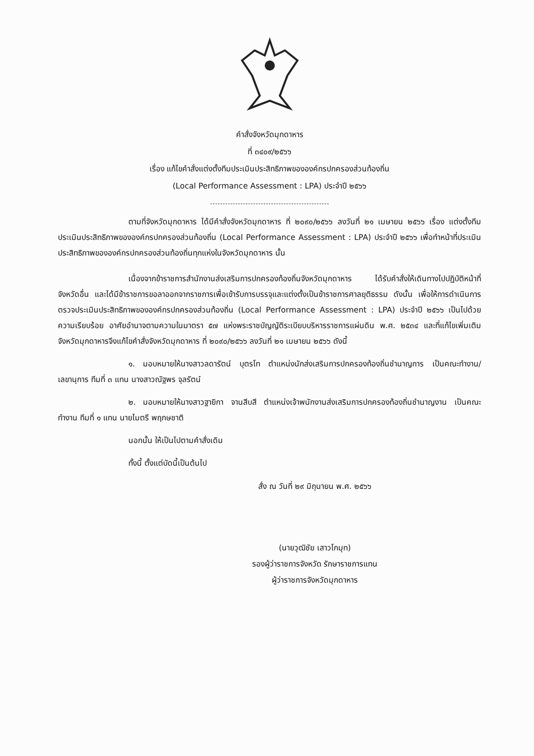คำสั่งจังหวัดมุกดาหาร
ที่ ๓๔๐๙/๒๕๖๖
เรื่อง แก้ไขคำสั่งแต่งตั้งทีมประเมินประสิทธิภาพขององค์กรปกครองส่วนท้องถิ่น
(Local Performance Assessment : LPA) ประจำปี ๒๕๖๖
ตามที่จังหวัดมุกดาหาร ได้มีคำสั่งจังหวัดมุกดาหาร ที่ ๒๐๙๐/๒๕๖๖ ลงวันที่ ๒๑ เมษายน ๒๕๖๖ เรื่อง แต่งตั้งทีมประเมินประสิทธิภาพขององค์กรปกครองส่วนท้องถิ่น (Local Performance Assessment : LPA) ประจำปี ๒๕๖๖ เพื่อทำหน้าที่ประเมินประสิทธิภาพขององค์กรปกครองส่วนท้องถิ่นทุกแห่งในจังหวัดมุกดาหาร นั้น
เนื่องจากข้าราชการสำนักงานส่งเสริมการปกครองท้องถิ่นจังหวัดมุกดาหาร ได้รับคำสั่งให้เดินทางไปปฏิบัติหน้าที่จังหวัดอื่น และได้มีข้าราชการขอลาออกจากราชการเพื่อเข้ารับการบรรจุและแต่งตั้งเป็นข้าราชการศาลยุติธรรม ดังนั้น เพื่อให้การดำเนินการตรวจประเมินประสิทธิภาพขององค์กรปกครองส่วนท้องถิ่น (Local Performance Assessment : LPA) ประจำปี ๒๕๖๖ เป็นไปด้วยความเรียบร้อย อาศัยอำนาจตามความในมาตรา ๕๗ แห่งพระราชบัญญัติระเบียบบริหารราชการแผ่นดิน พ.ศ. ๒๕๓๔ และที่แก้ไขเพิ่มเติม จังหวัดมุกดาหารจึงแก้ไขคำสั่งจังหวัดมุกดาหาร ที่ ๒๐๙๐/๒๕๖๖ ลงวันที่ ๒๑ เมษายน ๒๕๖๖ ดังนี้
๑. มอบหมายให้นางสาวลดารัตน์ บุตรโท ตำแหน่งนักส่งเสริมการปกครองท้องถิ่นชำนาญการ เป็นคณะทำงาน/เลขานุการ ทีมที่ ๓ แทน นางสาวณัฐพร จุลรัตน์
๒. มอบหมายให้นางสาวฐายิกา จานสีบสี ตำแหน่งเจ้าพนักงานส่งเสริมการปกครองท้องถิ่นชำนาญงาน เป็นคณะทำงาน ทีมที่ ๑ แทน นายไมตรี พฤกษชาติ
นอกนั้น ให้เป็นไปตามคำสั่งเดิม
ทั้งนี้ ตั้งแต่บัดนี้เป็นต้นไป
สั่ง ณ วันที่ ๒๙ มิถุนายน พ.ศ. ๒๕๖๖
(นายวุฒิชัย เสาวโกมุท)
รองผู้ว่าราชการจังหวัด รักษาราชการแทน
ผู้ว่าราชการจังหวัดมุกดาหาร